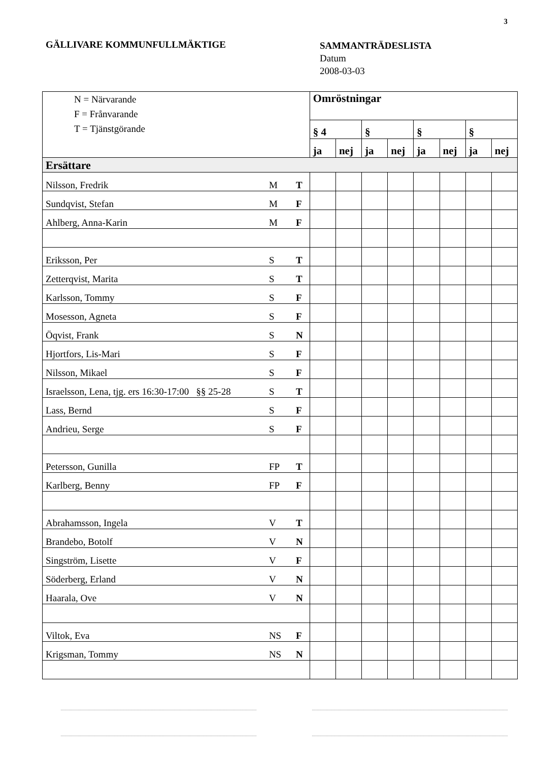3
GÄLLIVARE KOMMUNFULLMÄKTIGE
SAMMANTRÄDESLISTA
Datum
2008-03-03
| N = Närvarande F = Frånvarande T = Tjänstgörande | | | Omröstningar | | | | | | | |
| | | | § 4 | | § | | § | | § | |
| | | | ja | nej | ja | nej | ja | nej | ja | nej |
| Ersättare | | | | | | | | | | |
| Nilsson, Fredrik | M | T | | | | | | | | |
| Sundqvist, Stefan | M | F | | | | | | | | |
| Ahlberg, Anna-Karin | M | F | | | | | | | | |
| Eriksson, Per | S | T | | | | | | | | |
| Zetterqvist, Marita | S | T | | | | | | | | |
| Karlsson, Tommy | S | F | | | | | | | | |
| Mosesson, Agneta | S | F | | | | | | | | |
| Öqvist, Frank | S | N | | | | | | | | |
| Hjortfors, Lis-Mari | S | F | | | | | | | | |
| Nilsson, Mikael | S | F | | | | | | | | |
| Israelsson, Lena, tjg. ers 16:30-17:00 §§ 25-28 | S | T | | | | | | | | |
| Lass, Bernd | S | F | | | | | | | | |
| Andrieu, Serge | S | F | | | | | | | | |
| Petersson, Gunilla | FP | T | | | | | | | | |
| Karlberg, Benny | FP | F | | | | | | | | |
| Abrahamsson, Ingela | V | T | | | | | | | | |
| Brandebo, Botolf | V | N | | | | | | | | |
| Singström, Lisette | V | F | | | | | | | | |
| Söderberg, Erland | V | N | | | | | | | | |
| Haarala, Ove | V | N | | | | | | | | |
| Viltok, Eva | NS | F | | | | | | | | |
| Krigsman, Tommy | NS | N | | | | | | | | |